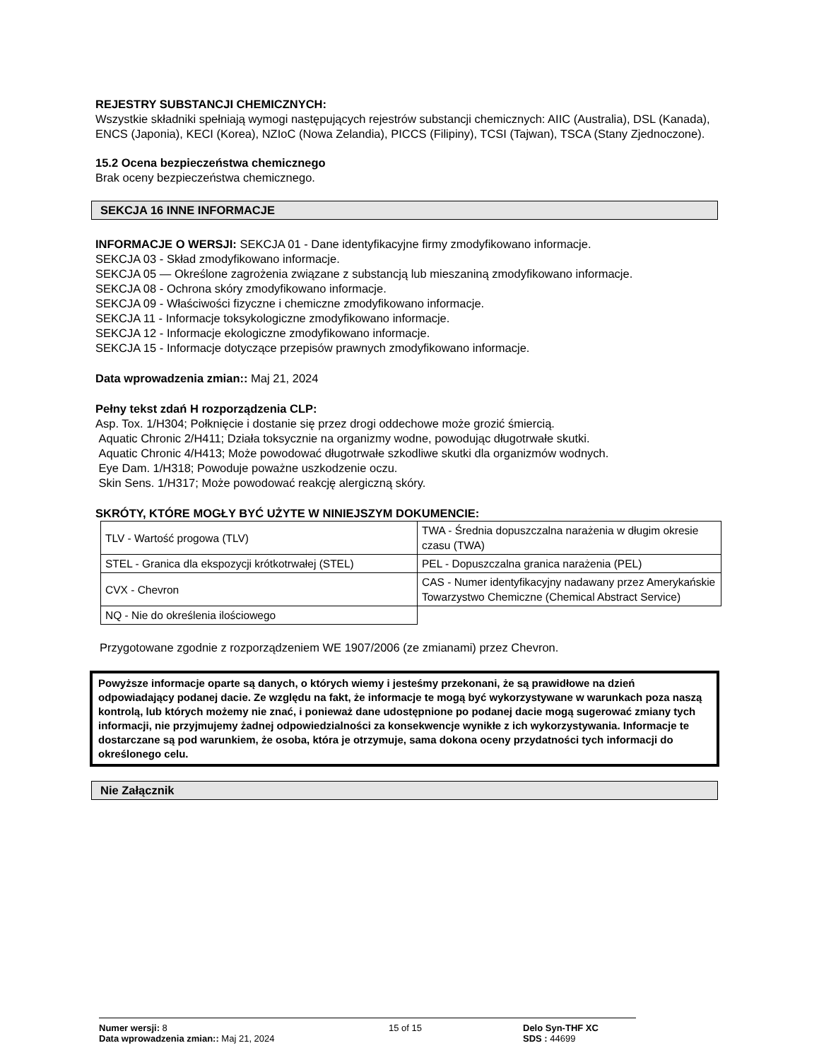REJESTRY SUBSTANCJI CHEMICZNYCH:
Wszystkie składniki spełniają wymogi następujących rejestrów substancji chemicznych: AIIC (Australia), DSL (Kanada), ENCS (Japonia), KECI (Korea), NZIoC (Nowa Zelandia), PICCS (Filipiny), TCSI (Tajwan), TSCA (Stany Zjednoczone).
15.2 Ocena bezpieczeństwa chemicznego
Brak oceny bezpieczeństwa chemicznego.
SEKCJA 16 INNE INFORMACJE
INFORMACJE O WERSJI: SEKCJA 01 - Dane identyfikacyjne firmy zmodyfikowano informacje.
SEKCJA 03 - Skład zmodyfikowano informacje.
SEKCJA 05 — Określone zagrożenia związane z substancją lub mieszaniną zmodyfikowano informacje.
SEKCJA 08 - Ochrona skóry zmodyfikowano informacje.
SEKCJA 09 - Właściwości fizyczne i chemiczne zmodyfikowano informacje.
SEKCJA 11 - Informacje toksykologiczne zmodyfikowano informacje.
SEKCJA 12 - Informacje ekologiczne zmodyfikowano informacje.
SEKCJA 15 - Informacje dotyczące przepisów prawnych zmodyfikowano informacje.
Data wprowadzenia zmian:: Maj 21, 2024
Pełny tekst zdań H rozporządzenia CLP:
Asp. Tox. 1/H304; Połknięcie i dostanie się przez drogi oddechowe może grozić śmiercią.
Aquatic Chronic 2/H411; Działa toksycznie na organizmy wodne, powodując długotrwałe skutki.
Aquatic Chronic 4/H413; Może powodować długotrwałe szkodliwe skutki dla organizmów wodnych.
Eye Dam. 1/H318; Powoduje poważne uszkodzenie oczu.
Skin Sens. 1/H317; Może powodować reakcję alergiczną skóry.
SKRÓTY, KTÓRE MOGŁY BYĆ UŻYTE W NINIEJSZYM DOKUMENCIE:
| TLV - Wartość progowa (TLV) | TWA - Średnia dopuszczalna narażenia w długim okresie czasu (TWA) |
| STEL - Granica dla ekspozycji krótkotrwałej (STEL) | PEL - Dopuszczalna granica narażenia (PEL) |
| CVX - Chevron | CAS - Numer identyfikacyjny nadawany przez Amerykańskie Towarzystwo Chemiczne (Chemical Abstract Service) |
| NQ - Nie do określenia ilościowego | |
Przygotowane zgodnie z rozporządzeniem WE 1907/2006 (ze zmianami) przez Chevron.
Powyższe informacje oparte są danych, o których wiemy i jesteśmy przekonani, że są prawidłowe na dzień odpowiadający podanej dacie. Ze względu na fakt, że informacje te mogą być wykorzystywane w warunkach poza naszą kontrolą, lub których możemy nie znać, i ponieważ dane udostępnione po podanej dacie mogą sugerować zmiany tych informacji, nie przyjmujemy żadnej odpowiedzialności za konsekwencje wynikłe z ich wykorzystywania. Informacje te dostarczane są pod warunkiem, że osoba, która je otrzymuje, sama dokona oceny przydatności tych informacji do określonego celu.
Nie Załącznik
Numer wersji: 8
Data wprowadzenia zmian:: Maj 21, 2024
15 of 15 Delo Syn-THF XC
SDS : 44699